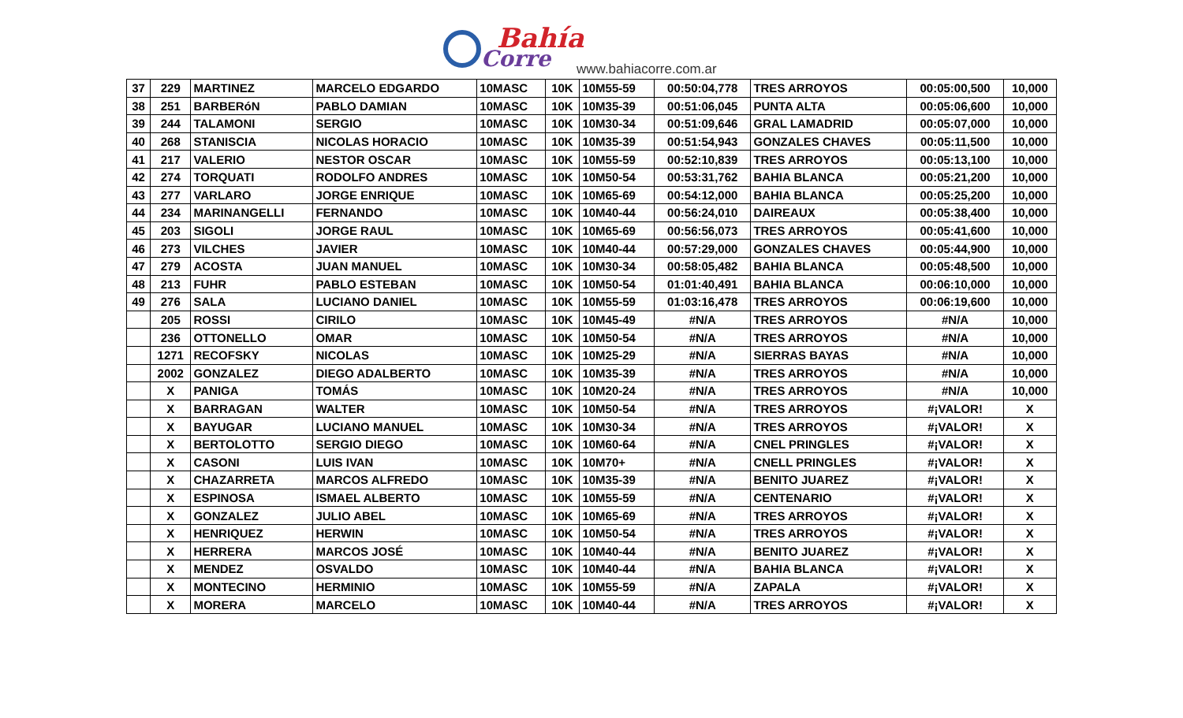Bahía
Corre www.bahiacorre.com.ar
| 37 | 229 | MARTINEZ | MARCELO EDGARDO | 10MASC | 10K | 10M55-59 | 00:50:04,778 | TRES ARROYOS | 00:05:00,500 | 10,000 |
| 38 | 251 | BARBERóN | PABLO DAMIAN | 10MASC | 10K | 10M35-39 | 00:51:06,045 | PUNTA ALTA | 00:05:06,600 | 10,000 |
| 39 | 244 | TALAMONI | SERGIO | 10MASC | 10K | 10M30-34 | 00:51:09,646 | GRAL LAMADRID | 00:05:07,000 | 10,000 |
| 40 | 268 | STANISCIA | NICOLAS HORACIO | 10MASC | 10K | 10M35-39 | 00:51:54,943 | GONZALES CHAVES | 00:05:11,500 | 10,000 |
| 41 | 217 | VALERIO | NESTOR OSCAR | 10MASC | 10K | 10M55-59 | 00:52:10,839 | TRES ARROYOS | 00:05:13,100 | 10,000 |
| 42 | 274 | TORQUATI | RODOLFO ANDRES | 10MASC | 10K | 10M50-54 | 00:53:31,762 | BAHIA BLANCA | 00:05:21,200 | 10,000 |
| 43 | 277 | VARLARO | JORGE ENRIQUE | 10MASC | 10K | 10M65-69 | 00:54:12,000 | BAHIA BLANCA | 00:05:25,200 | 10,000 |
| 44 | 234 | MARINANGELLI | FERNANDO | 10MASC | 10K | 10M40-44 | 00:56:24,010 | DAIREAUX | 00:05:38,400 | 10,000 |
| 45 | 203 | SIGOLI | JORGE RAUL | 10MASC | 10K | 10M65-69 | 00:56:56,073 | TRES ARROYOS | 00:05:41,600 | 10,000 |
| 46 | 273 | VILCHES | JAVIER | 10MASC | 10K | 10M40-44 | 00:57:29,000 | GONZALES CHAVES | 00:05:44,900 | 10,000 |
| 47 | 279 | ACOSTA | JUAN MANUEL | 10MASC | 10K | 10M30-34 | 00:58:05,482 | BAHIA BLANCA | 00:05:48,500 | 10,000 |
| 48 | 213 | FUHR | PABLO ESTEBAN | 10MASC | 10K | 10M50-54 | 01:01:40,491 | BAHIA BLANCA | 00:06:10,000 | 10,000 |
| 49 | 276 | SALA | LUCIANO DANIEL | 10MASC | 10K | 10M55-59 | 01:03:16,478 | TRES ARROYOS | 00:06:19,600 | 10,000 |
| | 205 | ROSSI | CIRILO | 10MASC | 10K | 10M45-49 | #N/A | TRES ARROYOS | #N/A | 10,000 |
| | 236 | OTTONELLO | OMAR | 10MASC | 10K | 10M50-54 | #N/A | TRES ARROYOS | #N/A | 10,000 |
| | 1271 | RECOFSKY | NICOLAS | 10MASC | 10K | 10M25-29 | #N/A | SIERRAS BAYAS | #N/A | 10,000 |
| | 2002 | GONZALEZ | DIEGO ADALBERTO | 10MASC | 10K | 10M35-39 | #N/A | TRES ARROYOS | #N/A | 10,000 |
| | X | PANIGA | TOMÁS | 10MASC | 10K | 10M20-24 | #N/A | TRES ARROYOS | #N/A | 10,000 |
| | X | BARRAGAN | WALTER | 10MASC | 10K | 10M50-54 | #N/A | TRES ARROYOS | #¡VALOR! | X |
| | X | BAYUGAR | LUCIANO MANUEL | 10MASC | 10K | 10M30-34 | #N/A | TRES ARROYOS | #¡VALOR! | X |
| | X | BERTOLOTTO | SERGIO DIEGO | 10MASC | 10K | 10M60-64 | #N/A | CNEL PRINGLES | #¡VALOR! | X |
| | X | CASONI | LUIS IVAN | 10MASC | 10K | 10M70+ | #N/A | CNELL PRINGLES | #¡VALOR! | X |
| | X | CHAZARRETA | MARCOS ALFREDO | 10MASC | 10K | 10M35-39 | #N/A | BENITO JUAREZ | #¡VALOR! | X |
| | X | ESPINOSA | ISMAEL ALBERTO | 10MASC | 10K | 10M55-59 | #N/A | CENTENARIO | #¡VALOR! | X |
| | X | GONZALEZ | JULIO ABEL | 10MASC | 10K | 10M65-69 | #N/A | TRES ARROYOS | #¡VALOR! | X |
| | X | HENRIQUEZ | HERWIN | 10MASC | 10K | 10M50-54 | #N/A | TRES ARROYOS | #¡VALOR! | X |
| | X | HERRERA | MARCOS JOSÉ | 10MASC | 10K | 10M40-44 | #N/A | BENITO JUAREZ | #¡VALOR! | X |
| | X | MENDEZ | OSVALDO | 10MASC | 10K | 10M40-44 | #N/A | BAHIA BLANCA | #¡VALOR! | X |
| | X | MONTECINO | HERMINIO | 10MASC | 10K | 10M55-59 | #N/A | ZAPALA | #¡VALOR! | X |
| | X | MORERA | MARCELO | 10MASC | 10K | 10M40-44 | #N/A | TRES ARROYOS | #¡VALOR! | X |